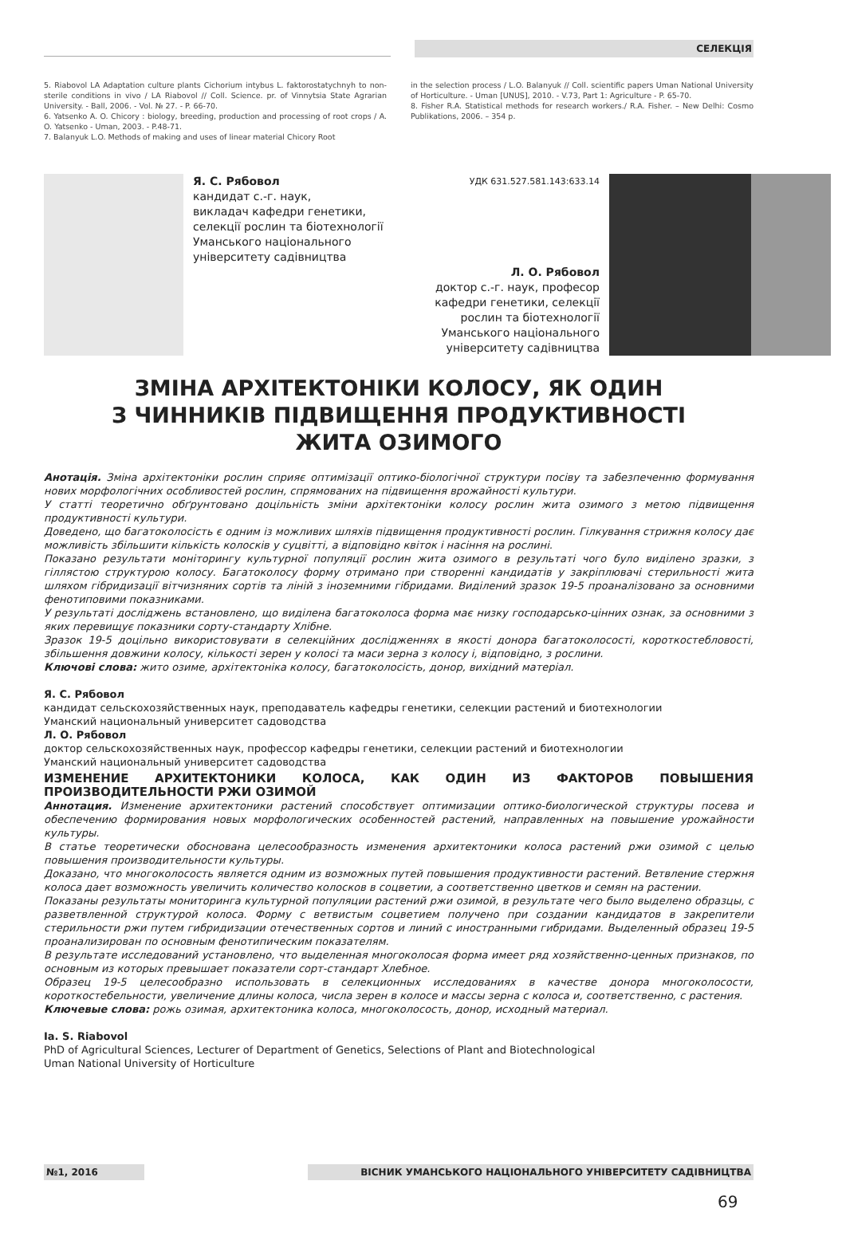СЕЛЕКЦІЯ
5. Riabovol LA Adaptation culture plants Cichorium intybus L. faktorostatychnyh to non-sterile conditions in vivo / LA Riabovol // Coll. Science. pr. of Vinnytsia State Agrarian University. - Ball, 2006. - Vol. № 27. - P. 66-70.
6. Yatsenko A. O. Chicory : biology, breeding, production and processing of root crops / A. O. Yatsenko - Uman, 2003. - P.48-71.
7. Balanyuk L.O. Methods of making and uses of linear material Chicory Root
in the selection process / L.O. Balanyuk // Coll. scientific papers Uman National University of Horticulture. - Uman [UNUS], 2010. - V.73, Part 1: Agriculture - P. 65-70.
8. Fisher R.A. Statistical methods for research workers./ R.A. Fisher. – New Delhi: Cosmo Publikations, 2006. – 354 p.
Я. С. Рябовол
кандидат с.-г. наук,
викладач кафедри генетики,
селекції рослин та біотехнології
Уманського національного
університету садівництва
УДК 631.527.581.143:633.14
Л. О. Рябовол
доктор с.-г. наук, професор
кафедри генетики, селекції
рослин та біотехнології
Уманського національного
університету садівництва
ЗМІНА АРХІТЕКТОНІКИ КОЛОСУ, ЯК ОДИН
З ЧИННИКІВ ПІДВИЩЕННЯ ПРОДУКТИВНОСТІ
ЖИТА ОЗИМОГО
Анотація. Зміна архітектоніки рослин сприяє оптимізації оптико-біологічної структури посіву та забезпеченню формування нових морфологічних особливостей рослин, спрямованих на підвищення врожайності культури.
У статті теоретично обґрунтовано доцільність зміни архітектоніки колосу рослин жита озимого з метою підвищення продуктивності культури.
Доведено, що багатоколосість є одним із можливих шляхів підвищення продуктивності рослин. Гілкування стрижня колосу дає можливість збільшити кількість колосків у суцвітті, а відповідно квіток і насіння на рослині.
Показано результати моніторингу культурної популяції рослин жита озимого в результаті чого було виділено зразки, з гіллястою структурою колосу. Багатоколосу форму отримано при створенні кандидатів у закріплювачі стерильності жита шляхом гібридизації вітчизняних сортів та ліній з іноземними гібридами. Виділений зразок 19-5 проаналізовано за основними фенотиповими показниками.
У результаті досліджень встановлено, що виділена багатоколоса форма має низку господарсько-цінних ознак, за основними з яких перевищує показники сорту-стандарту Хлібне.
Зразок 19-5 доцільно використовувати в селекційних дослідженнях в якості донора багатоколосості, короткостебловості, збільшення довжини колосу, кількості зерен у колосі та маси зерна з колосу і, відповідно, з рослини.
Ключові слова: жито озиме, архітектоніка колосу, багатоколосість, донор, вихідний матеріал.
Я. С. Рябовол
кандидат сельскохозяйственных наук, преподаватель кафедры генетики, селекции растений и биотехнологии
Уманский национальный университет садоводства
Л. О. Рябовол
доктор сельскохозяйственных наук, профессор кафедры генетики, селекции растений и биотехнологии
Уманский национальный университет садоводства
ИЗМЕНЕНИЕ АРХИТЕКТОНИКИ КОЛОСА, КАК ОДИН ИЗ ФАКТОРОВ ПОВЫШЕНИЯ ПРОИЗВОДИТЕЛЬНОСТИ РЖИ ОЗИМОЙ
Аннотация. Изменение архитектоники растений способствует оптимизации оптико-биологической структуры посева и обеспечению формирования новых морфологических особенностей растений, направленных на повышение урожайности культуры.
В статье теоретически обоснована целесообразность изменения архитектоники колоса растений ржи озимой с целью повышения производительности культуры.
Доказано, что многоколосость является одним из возможных путей повышения продуктивности растений. Ветвление стержня колоса дает возможность увеличить количество колосков в соцветии, а соответственно цветков и семян на растении.
Показаны результаты мониторинга культурной популяции растений ржи озимой, в результате чего было выделено образцы, с разветвленной структурой колоса. Форму с ветвистым соцветием получено при создании кандидатов в закрепители стерильности ржи путем гибридизации отечественных сортов и линий с иностранными гибридами. Выделенный образец 19-5 проанализирован по основным фенотипическим показателям.
В результате исследований установлено, что выделенная многоколосая форма имеет ряд хозяйственно-ценных признаков, по основным из которых превышает показатели сорт-стандарт Хлебное.
Образец 19-5 целесообразно использовать в селекционных исследованиях в качестве донора многоколосости, короткостебельности, увеличение длины колоса, числа зерен в колосе и массы зерна с колоса и, соответственно, с растения.
Ключевые слова: рожь озимая, архитектоника колоса, многоколосость, донор, исходный материал.
Ia. S. Riabovol
PhD of Agricultural Sciences, Lecturer of Department of Genetics, Selections of Plant and Biotechnological
Uman National University of Horticulture
№1, 2016 ВІСНИК УМАНСЬКОГО НАЦІОНАЛЬНОГО УНІВЕРСИТЕТУ САДІВНИЦТВА
69